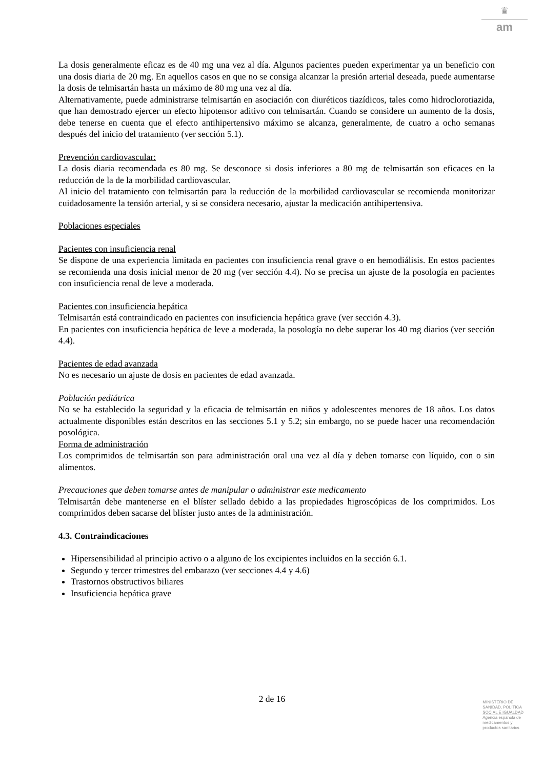♛
am
La dosis generalmente eficaz es de 40 mg una vez al día. Algunos pacientes pueden experimentar ya un beneficio con una dosis diaria de 20 mg. En aquellos casos en que no se consiga alcanzar la presión arterial deseada, puede aumentarse la dosis de telmisartán hasta un máximo de 80 mg una vez al día.
Alternativamente, puede administrarse telmisartán en asociación con diuréticos tiazídicos, tales como hidroclorotiazida, que han demostrado ejercer un efecto hipotensor aditivo con telmisartán. Cuando se considere un aumento de la dosis, debe tenerse en cuenta que el efecto antihipertensivo máximo se alcanza, generalmente, de cuatro a ocho semanas después del inicio del tratamiento (ver sección 5.1).
Prevención cardiovascular:
La dosis diaria recomendada es 80 mg. Se desconoce si dosis inferiores a 80 mg de telmisartán son eficaces en la reducción de la de la morbilidad cardiovascular.
Al inicio del tratamiento con telmisartán para la reducción de la morbilidad cardiovascular se recomienda monitorizar cuidadosamente la tensión arterial, y si se considera necesario, ajustar la medicación antihipertensiva.
Poblaciones especiales
Pacientes con insuficiencia renal
Se dispone de una experiencia limitada en pacientes con insuficiencia renal grave o en hemodiálisis. En estos pacientes se recomienda una dosis inicial menor de 20 mg (ver sección 4.4). No se precisa un ajuste de la posología en pacientes con insuficiencia renal de leve a moderada.
Pacientes con insuficiencia hepática
Telmisartán está contraindicado en pacientes con insuficiencia hepática grave (ver sección 4.3).
En pacientes con insuficiencia hepática de leve a moderada, la posología no debe superar los 40 mg diarios (ver sección 4.4).
Pacientes de edad avanzada
No es necesario un ajuste de dosis en pacientes de edad avanzada.
Población pediátrica
No se ha establecido la seguridad y la eficacia de telmisartán en niños y adolescentes menores de 18 años. Los datos actualmente disponibles están descritos en las secciones 5.1 y 5.2; sin embargo, no se puede hacer una recomendación posológica.
Forma de administración
Los comprimidos de telmisartán son para administración oral una vez al día y deben tomarse con líquido, con o sin alimentos.
Precauciones que deben tomarse antes de manipular o administrar este medicamento
Telmisartán debe mantenerse en el blíster sellado debido a las propiedades higroscópicas de los comprimidos. Los comprimidos deben sacarse del blíster justo antes de la administración.
4.3. Contraindicaciones
Hipersensibilidad al principio activo o a alguno de los excipientes incluidos en la sección 6.1.
Segundo y tercer trimestres del embarazo (ver secciones 4.4 y 4.6)
Trastornos obstructivos biliares
Insuficiencia hepática grave
2 de 16
MINISTERIO DE
SANIDAD, POLITICA
SOCIAL E IGUALDAD
Agencia española de
medicamentos y
productos sanitarios